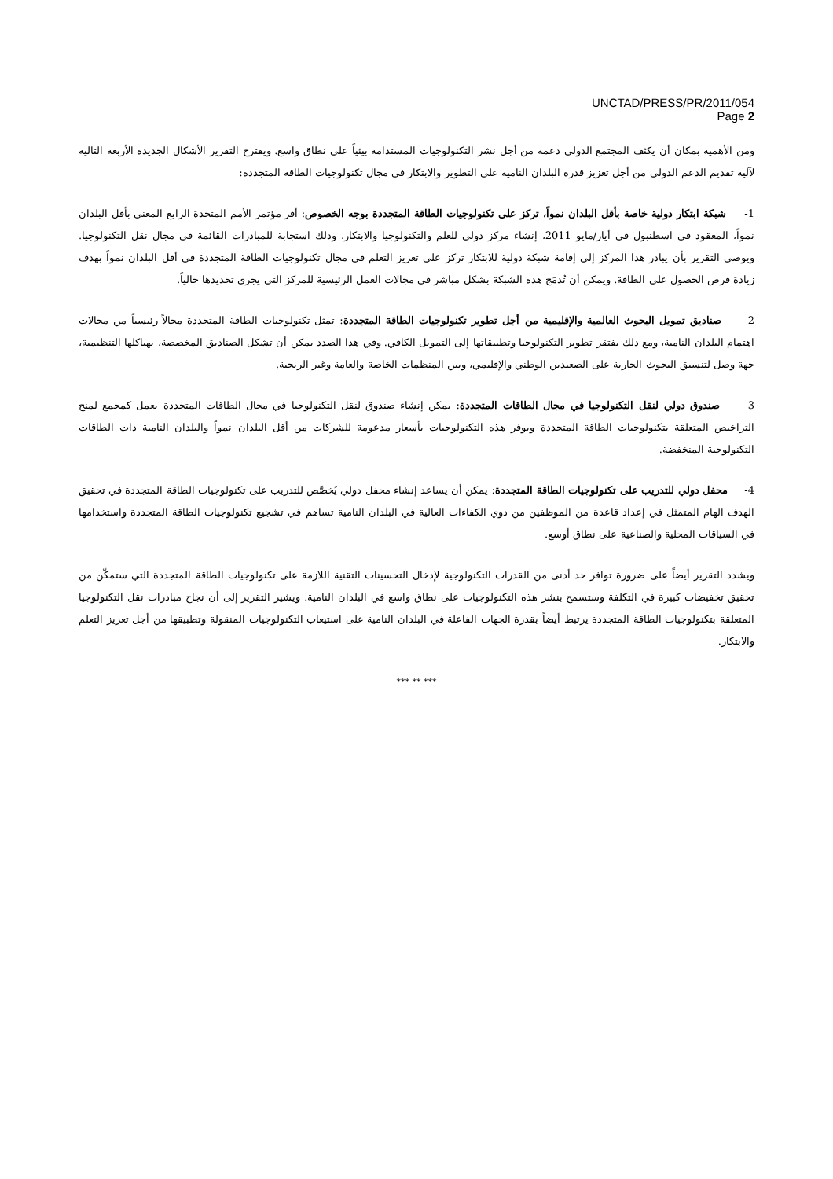UNCTAD/PRESS/PR/2011/054
Page 2
ومن الأهمية بمكان أن يكثف المجتمع الدولي دعمه من أجل نشر التكنولوجيات المستدامة بيئياً على نطاق واسع. ويقترح التقرير الأشكال الجديدة الأربعة التالية لآلية تقديم الدعم الدولي من أجل تعزيز قدرة البلدان النامية على التطوير والابتكار في مجال تكنولوجيات الطاقة المتجددة:
1- شبكة ابتكار دولية خاصة بأقل البلدان نمواً، تركز على تكنولوجيات الطاقة المتجددة بوجه الخصوص: أقر مؤتمر الأمم المتحدة الرابع المعني بأقل البلدان نمواً، المعقود في اسطنبول في أيار/مايو 2011، إنشاء مركز دولي للعلم والتكنولوجيا والابتكار، وذلك استجابة للمبادرات القائمة في مجال نقل التكنولوجيا. ويوصي التقرير بأن يبادر هذا المركز إلى إقامة شبكة دولية للابتكار تركز على تعزيز التعلم في مجال تكنولوجيات الطاقة المتجددة في أقل البلدان نمواً بهدف زيادة فرص الحصول على الطاقة. ويمكن أن تُدمَج هذه الشبكة بشكل مباشر في مجالات العمل الرئيسية للمركز التي يجري تحديدها حالياً.
2- صناديق تمويل البحوث العالمية والإقليمية من أجل تطوير تكنولوجيات الطاقة المتجددة: تمثل تكنولوجيات الطاقة المتجددة مجالاً رئيسياً من مجالات اهتمام البلدان النامية، ومع ذلك يفتقر تطوير التكنولوجيا وتطبيقاتها إلى التمويل الكافي. وفي هذا الصدد يمكن أن تشكل الصناديق المخصصة، بهياكلها التنظيمية، جهة وصل لتنسيق البحوث الجارية على الصعيدين الوطني والإقليمي، وبين المنظمات الخاصة والعامة وغير الربحية.
3- صندوق دولي لنقل التكنولوجيا في مجال الطاقات المتجددة: يمكن إنشاء صندوق لنقل التكنولوجيا في مجال الطاقات المتجددة يعمل كمجمع لمنح التراخيص المتعلقة بتكنولوجيات الطاقة المتجددة ويوفر هذه التكنولوجيات بأسعار مدعومة للشركات من أقل البلدان نمواً والبلدان النامية ذات الطاقات التكنولوجية المنخفضة.
4- محفل دولي للتدريب على تكنولوجيات الطاقة المتجددة: يمكن أن يساعد إنشاء محفل دولي يُخصَّص للتدريب على تكنولوجيات الطاقة المتجددة في تحقيق الهدف الهام المتمثل في إعداد قاعدة من الموظفين من ذوي الكفاءات العالية في البلدان النامية تساهم في تشجيع تكنولوجيات الطاقة المتجددة واستخدامها في السياقات المحلية والصناعية على نطاق أوسع.
ويشدد التقرير أيضاً على ضرورة توافر حد أدنى من القدرات التكنولوجية لإدخال التحسينات التقنية اللازمة على تكنولوجيات الطاقة المتجددة التي ستمكّن من تحقيق تخفيضات كبيرة في التكلفة وستسمح بنشر هذه التكنولوجيات على نطاق واسع في البلدان النامية. ويشير التقرير إلى أن نجاح مبادرات نقل التكنولوجيا المتعلقة بتكنولوجيات الطاقة المتجددة يرتبط أيضاً بقدرة الجهات الفاعلة في البلدان النامية على استيعاب التكنولوجيات المنقولة وتطبيقها من أجل تعزيز التعلم والابتكار.
*** ** ***